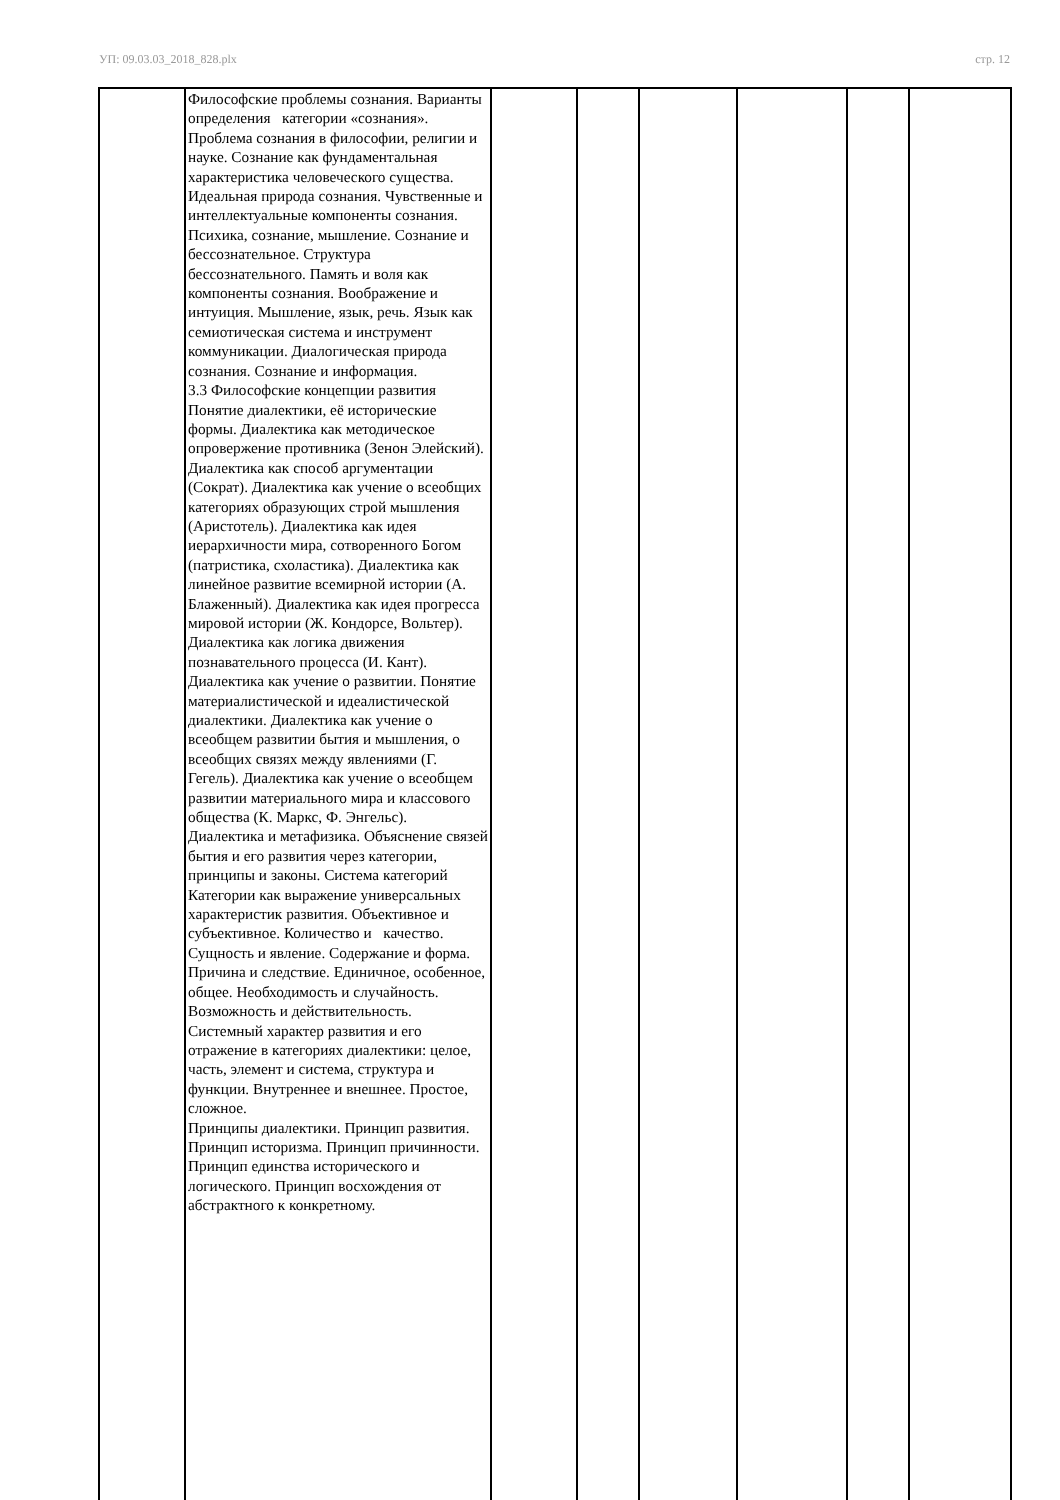УП: 09.03.03_2018_828.plx стр. 12
| | Философские проблемы сознания. Варианты определения категории «сознания». Проблема сознания в философии, религии и науке. Сознание как фундаментальная характеристика человеческого существа. Идеальная природа сознания. Чувственные и интеллектуальные компоненты сознания. Психика, сознание, мышление. Сознание и бессознательное. Структура бессознательного. Память и воля как компоненты сознания. Воображение и интуиция. Мышление, язык, речь. Язык как семиотическая система и инструмент коммуникации. Диалогическая природа сознания. Сознание и информация. 3.3 Философские концепции развития Понятие диалектики, её исторические формы. Диалектика как методическое опровержение противника (Зенон Элейский). Диалектика как способ аргументации (Сократ). Диалектика как учение о всеобщих категориях образующих строй мышления (Аристотель). Диалектика как идея иерархичности мира, сотворенного Богом (патристика, схоластика). Диалектика как линейное развитие всемирной истории (А. Блаженный). Диалектика как идея прогресса мировой истории (Ж. Кондорсе, Вольтер). Диалектика как логика движения познавательного процесса (И. Кант). Диалектика как учение о развитии. Понятие материалистической и идеалистической диалектики. Диалектика как учение о всеобщем развитии бытия и мышления, о всеобщих связях между явлениями (Г. Гегель). Диалектика как учение о всеобщем развитии материального мира и классового общества (К. Маркс, Ф. Энгельс). Диалектика и метафизика. Объяснение связей бытия и его развития через категории, принципы и законы. Система категорий Категории как выражение универсальных характеристик развития. Объективное и субъективное. Количество и качество. Сущность и явление. Содержание и форма. Причина и следствие. Единичное, особенное, общее. Необходимость и случайность. Возможность и действительность. Системный характер развития и его отражение в категориях диалектики: целое, часть, элемент и система, структура и функции. Внутреннее и внешнее. Простое, сложное. Принципы диалектики. Принцип развития. Принцип историзма. Принцип причинности. Принцип единства исторического и логического. Принцип восхождения от абстрактного к конкретному. | | | | | | |